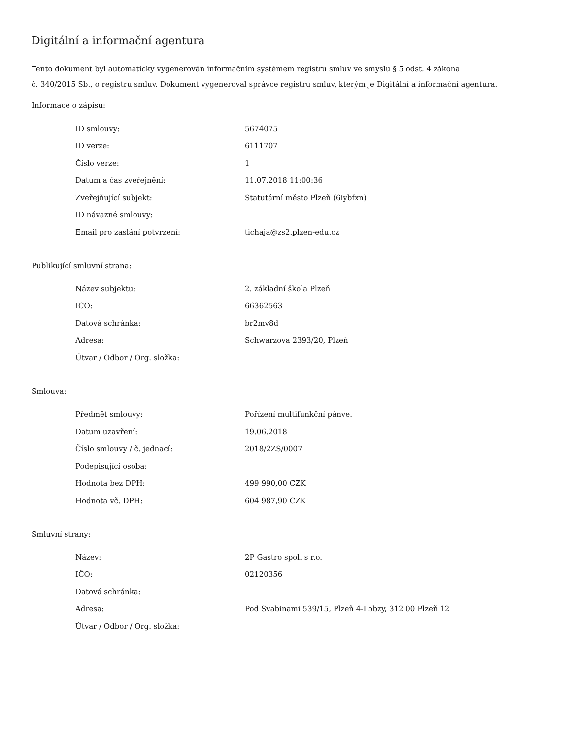Digitální a informační agentura
Tento dokument byl automaticky vygenerován informačním systémem registru smluv ve smyslu § 5 odst. 4 zákona
č. 340/2015 Sb., o registru smluv. Dokument vygeneroval správce registru smluv, kterým je Digitální a informační agentura.
Informace o zápisu:
| ID smlouvy: | 5674075 |
| ID verze: | 6111707 |
| Číslo verze: | 1 |
| Datum a čas zveřejnění: | 11.07.2018 11:00:36 |
| Zveřejňující subjekt: | Statutární město Plzeň (6iybfxn) |
| ID návazné smlouvy: | |
| Email pro zaslání potvrzení: | tichaja@zs2.plzen-edu.cz |
Publikující smluvní strana:
| Název subjektu: | 2. základní škola Plzeň |
| IČO: | 66362563 |
| Datová schránka: | br2mv8d |
| Adresa: | Schwarzova 2393/20, Plzeň |
| Útvar / Odbor / Org. složka: | |
Smlouva:
| Předmět smlouvy: | Pořízení multifunkční pánve. |
| Datum uzavření: | 19.06.2018 |
| Číslo smlouvy / č. jednací: | 2018/2ZS/0007 |
| Podepisující osoba: | |
| Hodnota bez DPH: | 499 990,00 CZK |
| Hodnota vč. DPH: | 604 987,90 CZK |
Smluvní strany:
| Název: | 2P Gastro spol. s r.o. |
| IČO: | 02120356 |
| Datová schránka: | |
| Adresa: | Pod Švabinami 539/15, Plzeň 4-Lobzy, 312 00 Plzeň 12 |
| Útvar / Odbor / Org. složka: | |